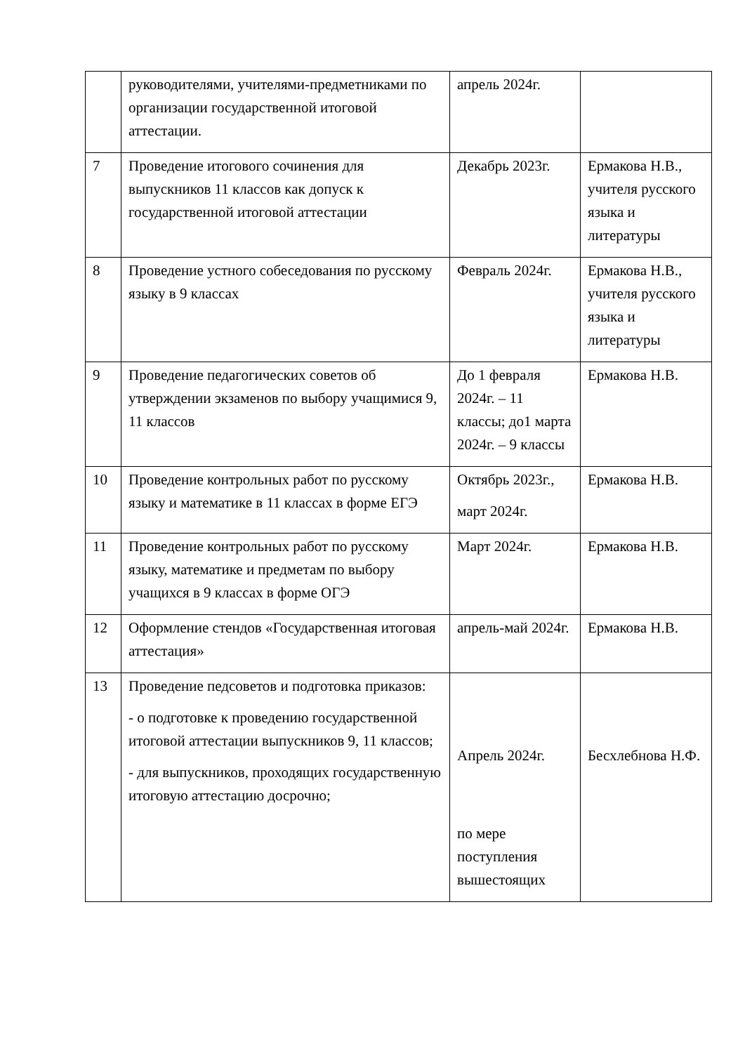| | руководителями, учителями-предметниками по организации государственной итоговой аттестации. | апрель 2024г. | |
| 7 | Проведение итогового сочинения для выпускников 11 классов как допуск к государственной итоговой аттестации | Декабрь 2023г. | Ермакова Н.В., учителя русского языка и литературы |
| 8 | Проведение устного собеседования по русскому языку в 9 классах | Февраль 2024г. | Ермакова Н.В., учителя русского языка и литературы |
| 9 | Проведение педагогических советов об утверждении экзаменов по выбору учащимися 9, 11 классов | До 1 февраля 2024г. – 11 классы; до1 марта 2024г. – 9 классы | Ермакова Н.В. |
| 10 | Проведение контрольных работ по русскому языку и математике в 11 классах в форме ЕГЭ | Октябрь 2023г., март 2024г. | Ермакова Н.В. |
| 11 | Проведение контрольных работ по русскому языку, математике и предметам по выбору учащихся в 9 классах в форме ОГЭ | Март 2024г. | Ермакова Н.В. |
| 12 | Оформление стендов «Государственная итоговая аттестация» | апрель-май 2024г. | Ермакова Н.В. |
| 13 | Проведение педсоветов и подготовка приказов: - о подготовке к проведению государственной итоговой аттестации выпускников 9, 11 классов; - для выпускников, проходящих государственную итоговую аттестацию досрочно; | Апрель 2024г. по мере поступления вышестоящих | Бесхлебнова Н.Ф. |